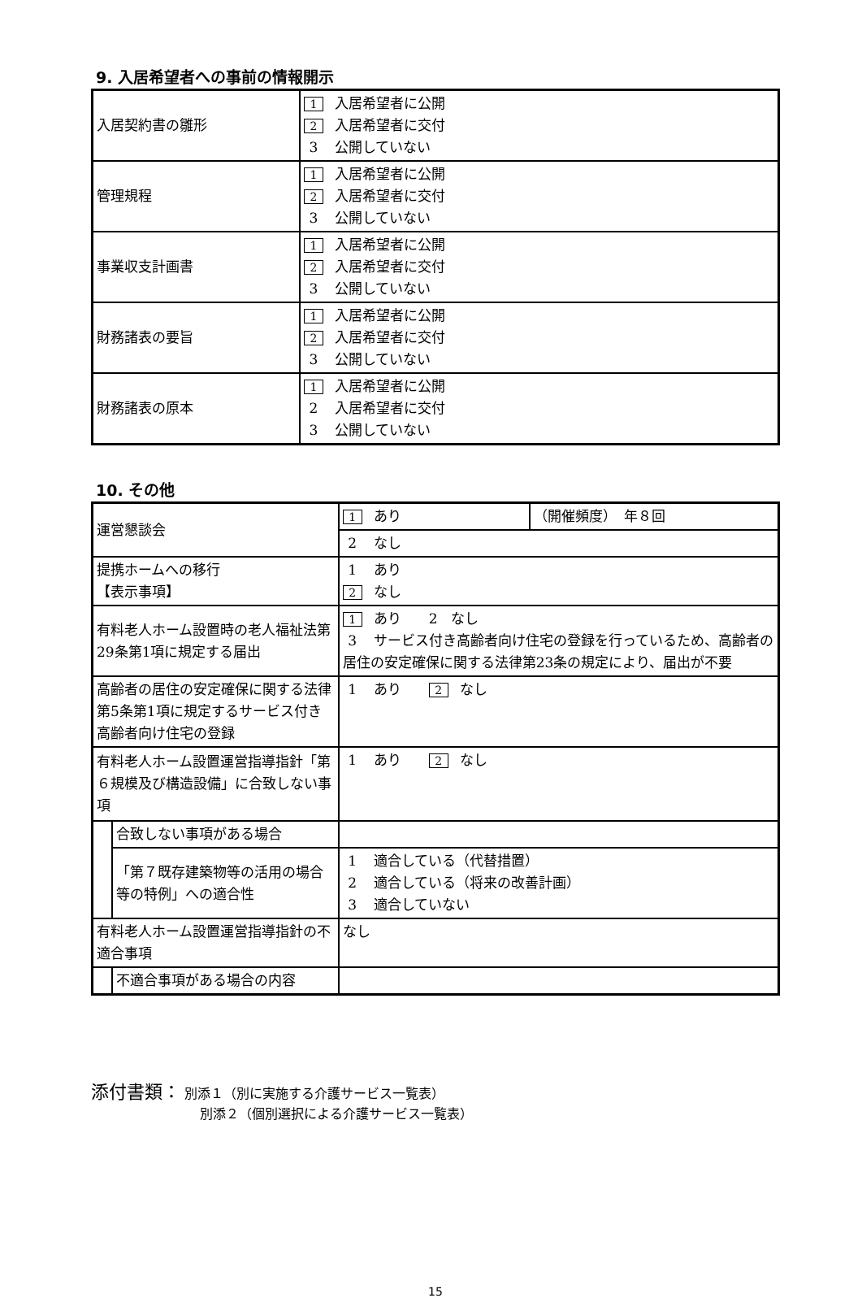9. 入居希望者への事前の情報開示
| 入居契約書の雛形 | 1 入居希望者に公開 2 入居希望者に交付 3 公開していない |
| 管理規程 | 1 入居希望者に公開 2 入居希望者に交付 3 公開していない |
| 事業収支計画書 | 1 入居希望者に公開 2 入居希望者に交付 3 公開していない |
| 財務諸表の要旨 | 1 入居希望者に公開 2 入居希望者に交付 3 公開していない |
| 財務諸表の原本 | 1 入居希望者に公開 2 入居希望者に交付 3 公開していない |
10. その他
| 運営懇談会 | | 1 あり | （開催頻度） 年８回 |
| | | 2 なし | |
| 提携ホームへの移行 【表示事項】 | | 1 あり 2 なし | |
| 有料老人ホーム設置時の老人福祉法第29条第1項に規定する届出 | | 1 あり 2 なし 3 サービス付き高齢者向け住宅の登録を行っているため、高齢者の居住の安定確保に関する法律第23条の規定により、届出が不要 | |
| 高齢者の居住の安定確保に関する法律第5条第1項に規定するサービス付き高齢者向け住宅の登録 | | 1 あり 2 なし | |
| 有料老人ホーム設置運営指導指針「第６規模及び構造設備」に合致しない事項 | | 1 あり 2 なし | |
| | 合致しない事項がある場合 | | |
| | 「第７既存建築物等の活用の場合等の特例」への適合性 | 1 適合している（代替措置） 2 適合している（将来の改善計画） 3 適合していない | |
| 有料老人ホーム設置運営指導指針の不適合事項 | | なし | |
| | 不適合事項がある場合の内容 | | |
添付書類： 別添１（別に実施する介護サービス一覧表）
別添２（個別選択による介護サービス一覧表）
15